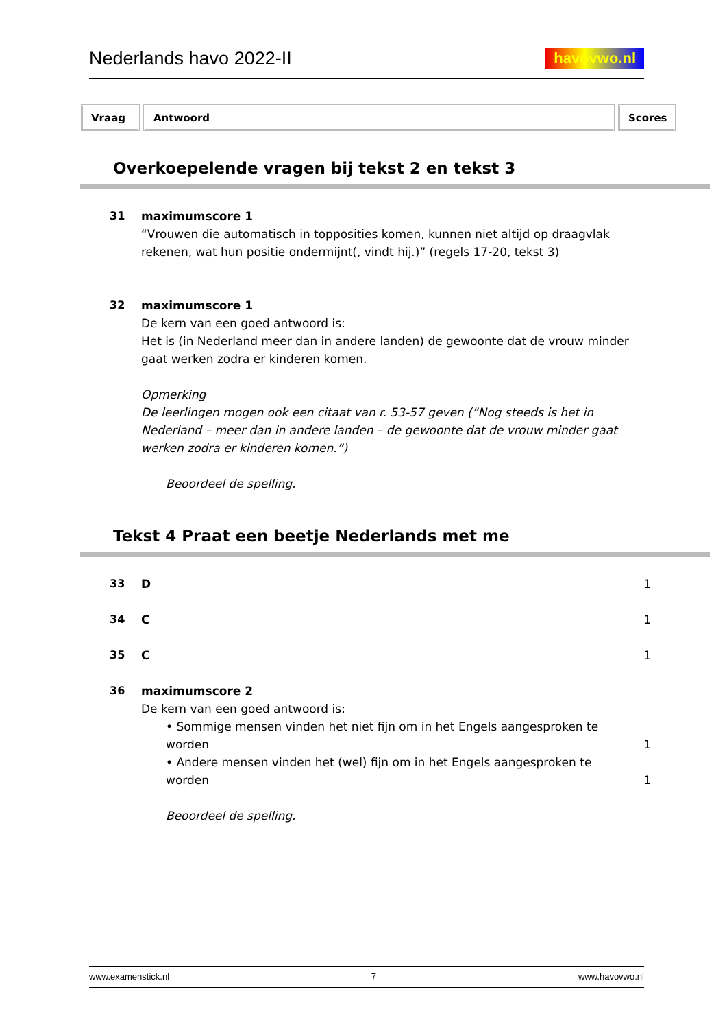Nederlands havo 2022-II
havovwo.nl
Vraag Antwoord Scores
Overkoepelende vragen bij tekst 2 en tekst 3
31
maximumscore 1
“Vrouwen die automatisch in topposities komen, kunnen niet altijd op draagvlak rekenen, wat hun positie ondermijnt(, vindt hij.)” (regels 17-20, tekst 3)
32
maximumscore 1
De kern van een goed antwoord is:
Het is (in Nederland meer dan in andere landen) de gewoonte dat de vrouw minder gaat werken zodra er kinderen komen.
Opmerking
De leerlingen mogen ook een citaat van r. 53-57 geven (“Nog steeds is het in Nederland – meer dan in andere landen – de gewoonte dat de vrouw minder gaat werken zodra er kinderen komen.”)
Beoordeel de spelling.
Tekst 4 Praat een beetje Nederlands met me
33
D 1
34
C 1
35
C 1
36
maximumscore 2
De kern van een goed antwoord is:
• Sommige mensen vinden het niet fijn om in het Engels aangesproken te worden
1
• Andere mensen vinden het (wel) fijn om in het Engels aangesproken te worden
1
Beoordeel de spelling.
www.examenstick.nl 7 www.havovwo.nl